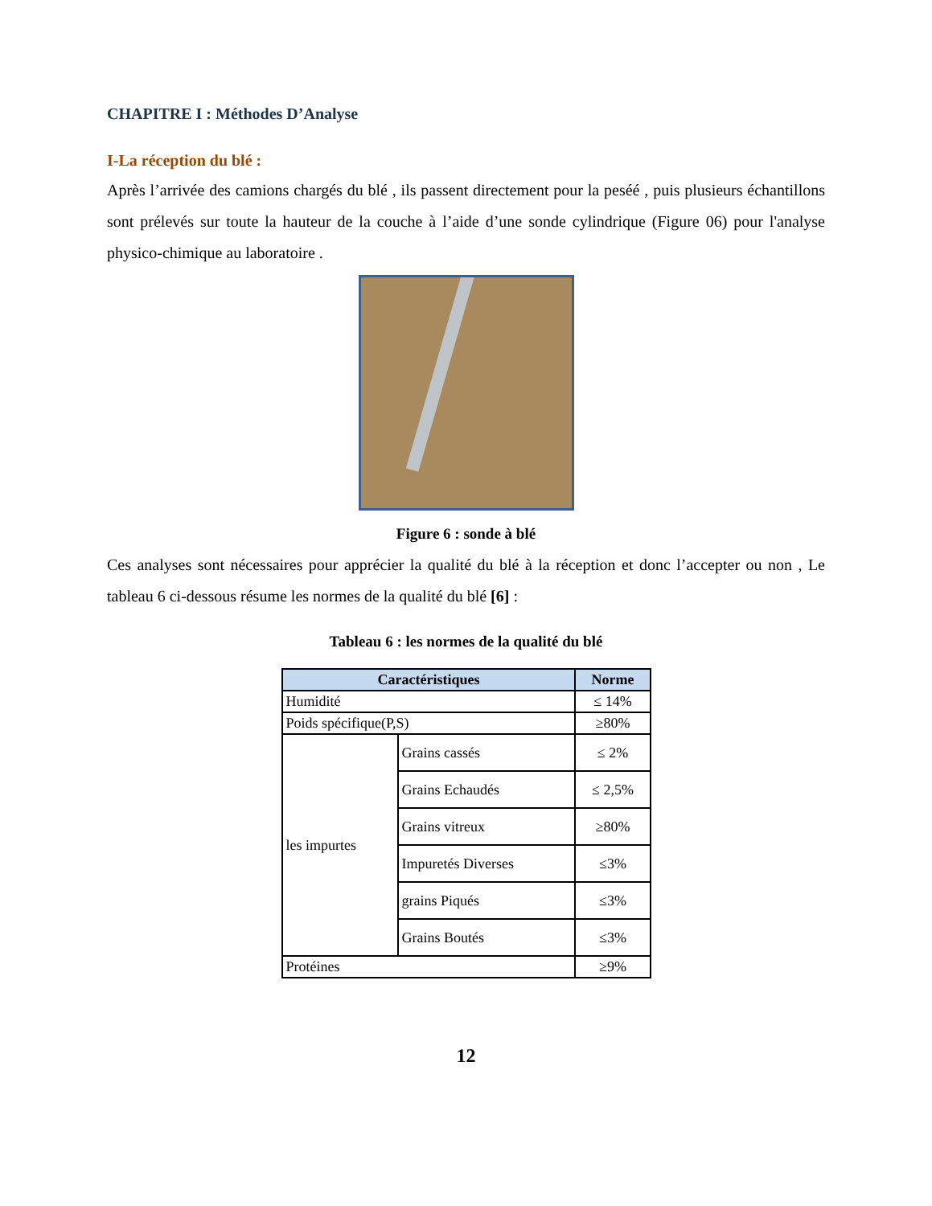CHAPITRE I : Méthodes D’Analyse
I-La réception du blé :
Après l’arrivée des camions chargés du blé , ils passent directement pour la peséé , puis plusieurs échantillons sont prélevés sur toute la hauteur de la couche à l’aide d’une sonde cylindrique (Figure 06) pour l'analyse physico-chimique au laboratoire .
Figure 6 : sonde à blé
Ces analyses sont nécessaires pour apprécier la qualité du blé à la réception et donc l’accepter ou non , Le tableau 6 ci-dessous résume les normes de la qualité du blé [6] :
Tableau 6 : les normes de la qualité du blé
| Caractéristiques | | Norme |
| --- | --- | --- |
| Humidité | | ≤ 14% |
| Poids spécifique(P,S) | | ≥80% |
| les impurtes | Grains cassés | ≤ 2% |
| | Grains Echaudés | ≤ 2,5% |
| | Grains vitreux | ≥80% |
| | Impuretés Diverses | ≤3% |
| | grains Piqués | ≤3% |
| | Grains Boutés | ≤3% |
| Protéines | | ≥9% |
12